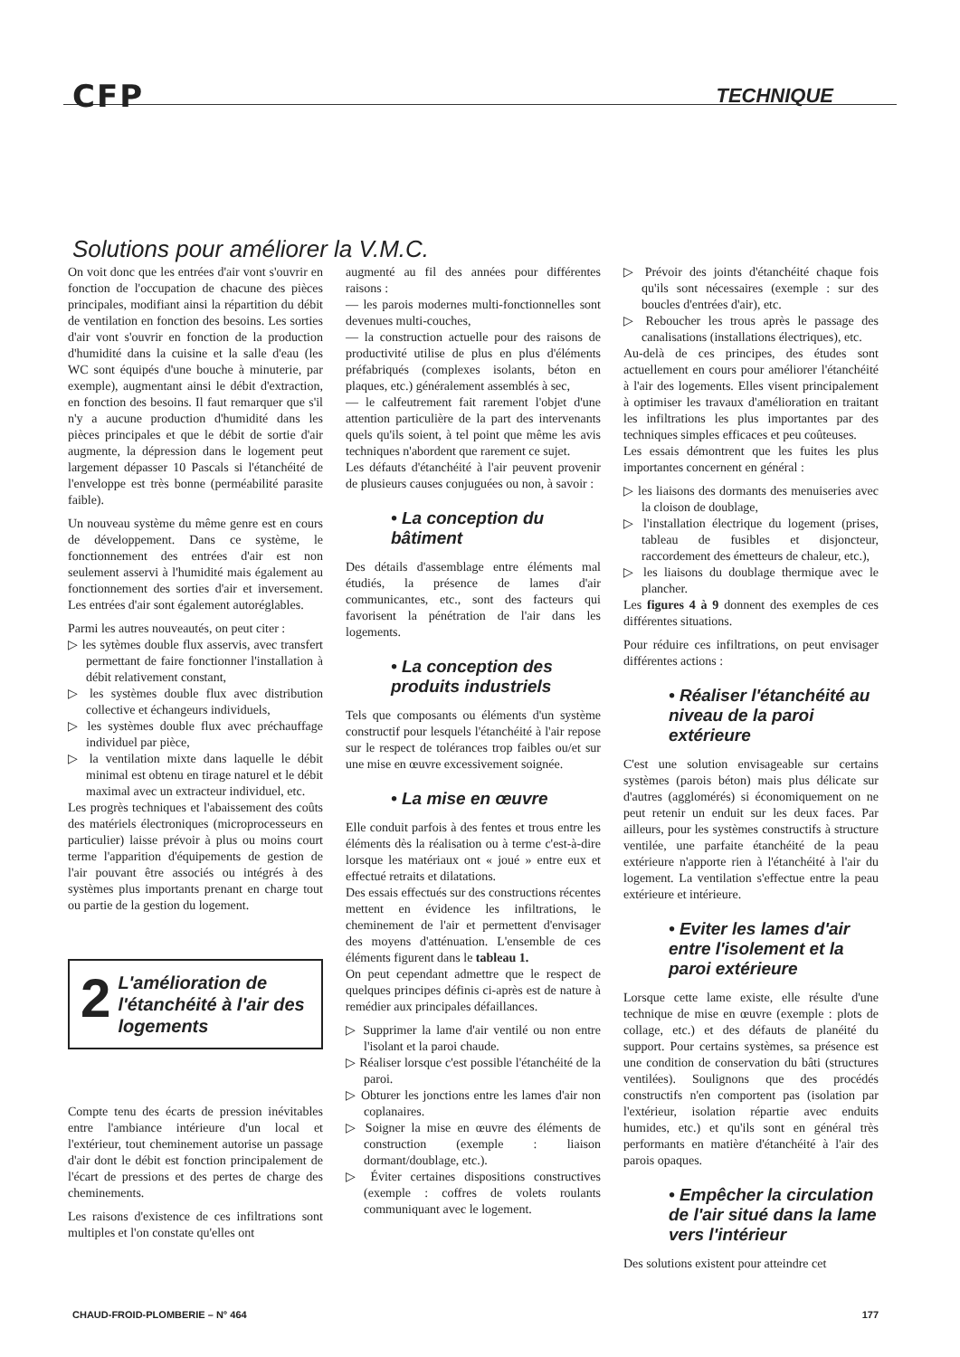CFP TECHNIQUE
Solutions pour améliorer la V.M.C.
On voit donc que les entrées d'air vont s'ouvrir en fonction de l'occupation de chacune des pièces principales, modifiant ainsi la répartition du débit de ventilation en fonction des besoins. Les sorties d'air vont s'ouvrir en fonction de la production d'humidité dans la cuisine et la salle d'eau (les WC sont équipés d'une bouche à minuterie, par exemple), augmentant ainsi le débit d'extraction, en fonction des besoins. Il faut remarquer que s'il n'y a aucune production d'humidité dans les pièces principales et que le débit de sortie d'air augmente, la dépression dans le logement peut largement dépasser 10 Pascals si l'étanchéité de l'enveloppe est très bonne (perméabilité parasite faible).
Un nouveau système du même genre est en cours de développement. Dans ce système, le fonctionnement des entrées d'air est non seulement asservi à l'humidité mais également au fonctionnement des sorties d'air et inversement. Les entrées d'air sont également autoréglables.
Parmi les autres nouveautés, on peut citer :
▷ les sytèmes double flux asservis, avec transfert permettant de faire fonctionner l'installation à débit relativement constant,
▷ les systèmes double flux avec distribution collective et échangeurs individuels,
▷ les systèmes double flux avec préchauffage individuel par pièce,
▷ la ventilation mixte dans laquelle le débit minimal est obtenu en tirage naturel et le débit maximal avec un extracteur individuel, etc.
Les progrès techniques et l'abaissement des coûts des matériels électroniques (microprocesseurs en particulier) laisse prévoir à plus ou moins court terme l'apparition d'équipements de gestion de l'air pouvant être associés ou intégrés à des systèmes plus importants prenant en charge tout ou partie de la gestion du logement.
2 L'amélioration de l'étanchéité à l'air des logements
Compte tenu des écarts de pression inévitables entre l'ambiance intérieure d'un local et l'extérieur, tout cheminement autorise un passage d'air dont le débit est fonction principalement de l'écart de pressions et des pertes de charge des cheminements.
Les raisons d'existence de ces infiltrations sont multiples et l'on constate qu'elles ont
augmenté au fil des années pour différentes raisons :
— les parois modernes multi-fonctionnelles sont devenues multi-couches,
— la construction actuelle pour des raisons de productivité utilise de plus en plus d'éléments préfabriqués (complexes isolants, béton en plaques, etc.) généralement assemblés à sec,
— le calfeutrement fait rarement l'objet d'une attention particulière de la part des intervenants quels qu'ils soient, à tel point que même les avis techniques n'abordent que rarement ce sujet.
Les défauts d'étanchéité à l'air peuvent provenir de plusieurs causes conjuguées ou non, à savoir :
• La conception du bâtiment
Des détails d'assemblage entre éléments mal étudiés, la présence de lames d'air communicantes, etc., sont des facteurs qui favorisent la pénétration de l'air dans les logements.
• La conception des produits industriels
Tels que composants ou éléments d'un système constructif pour lesquels l'étanchéité à l'air repose sur le respect de tolérances trop faibles ou/et sur une mise en œuvre excessivement soignée.
• La mise en œuvre
Elle conduit parfois à des fentes et trous entre les éléments dès la réalisation ou à terme c'est-à-dire lorsque les matériaux ont « joué » entre eux et effectué retraits et dilatations.
Des essais effectués sur des constructions récentes mettent en évidence les infiltrations, le cheminement de l'air et permettent d'envisager des moyens d'atténuation. L'ensemble de ces éléments figurent dans le tableau 1.
On peut cependant admettre que le respect de quelques principes définis ci-après est de nature à remédier aux principales défaillances.
▷ Supprimer la lame d'air ventilé ou non entre l'isolant et la paroi chaude.
▷ Réaliser lorsque c'est possible l'étanchéité de la paroi.
▷ Obturer les jonctions entre les lames d'air non coplanaires.
▷ Soigner la mise en œuvre des éléments de construction (exemple : liaison dormant/doublage, etc.).
▷ Éviter certaines dispositions constructives (exemple : coffres de volets roulants communiquant avec le logement.
▷ Prévoir des joints d'étanchéité chaque fois qu'ils sont nécessaires (exemple : sur des boucles d'entrées d'air), etc.
▷ Reboucher les trous après le passage des canalisations (installations électriques), etc.
Au-delà de ces principes, des études sont actuellement en cours pour améliorer l'étanchéité à l'air des logements. Elles visent principalement à optimiser les travaux d'amélioration en traitant les infiltrations les plus importantes par des techniques simples efficaces et peu coûteuses.
Les essais démontrent que les fuites les plus importantes concernent en général :
▷ les liaisons des dormants des menuiseries avec la cloison de doublage,
▷ l'installation électrique du logement (prises, tableau de fusibles et disjoncteur, raccordement des émetteurs de chaleur, etc.),
▷ les liaisons du doublage thermique avec le plancher.
Les figures 4 à 9 donnent des exemples de ces différentes situations.
Pour réduire ces infiltrations, on peut envisager différentes actions :
• Réaliser l'étanchéité au niveau de la paroi extérieure
C'est une solution envisageable sur certains systèmes (parois béton) mais plus délicate sur d'autres (agglomérés) si économiquement on ne peut retenir un enduit sur les deux faces. Par ailleurs, pour les systèmes constructifs à structure ventilée, une parfaite étanchéité de la peau extérieure n'apporte rien à l'étanchéité à l'air du logement. La ventilation s'effectue entre la peau extérieure et intérieure.
• Eviter les lames d'air entre l'isolement et la paroi extérieure
Lorsque cette lame existe, elle résulte d'une technique de mise en œuvre (exemple : plots de collage, etc.) et des défauts de planéité du support. Pour certains systèmes, sa présence est une condition de conservation du bâti (structures ventilées). Soulignons que des procédés constructifs n'en comportent pas (isolation par l'extérieur, isolation répartie avec enduits humides, etc.) et qu'ils sont en général très performants en matière d'étanchéité à l'air des parois opaques.
• Empêcher la circulation de l'air situé dans la lame vers l'intérieur
Des solutions existent pour atteindre cet
CHAUD-FROID-PLOMBERIE – N° 464 177